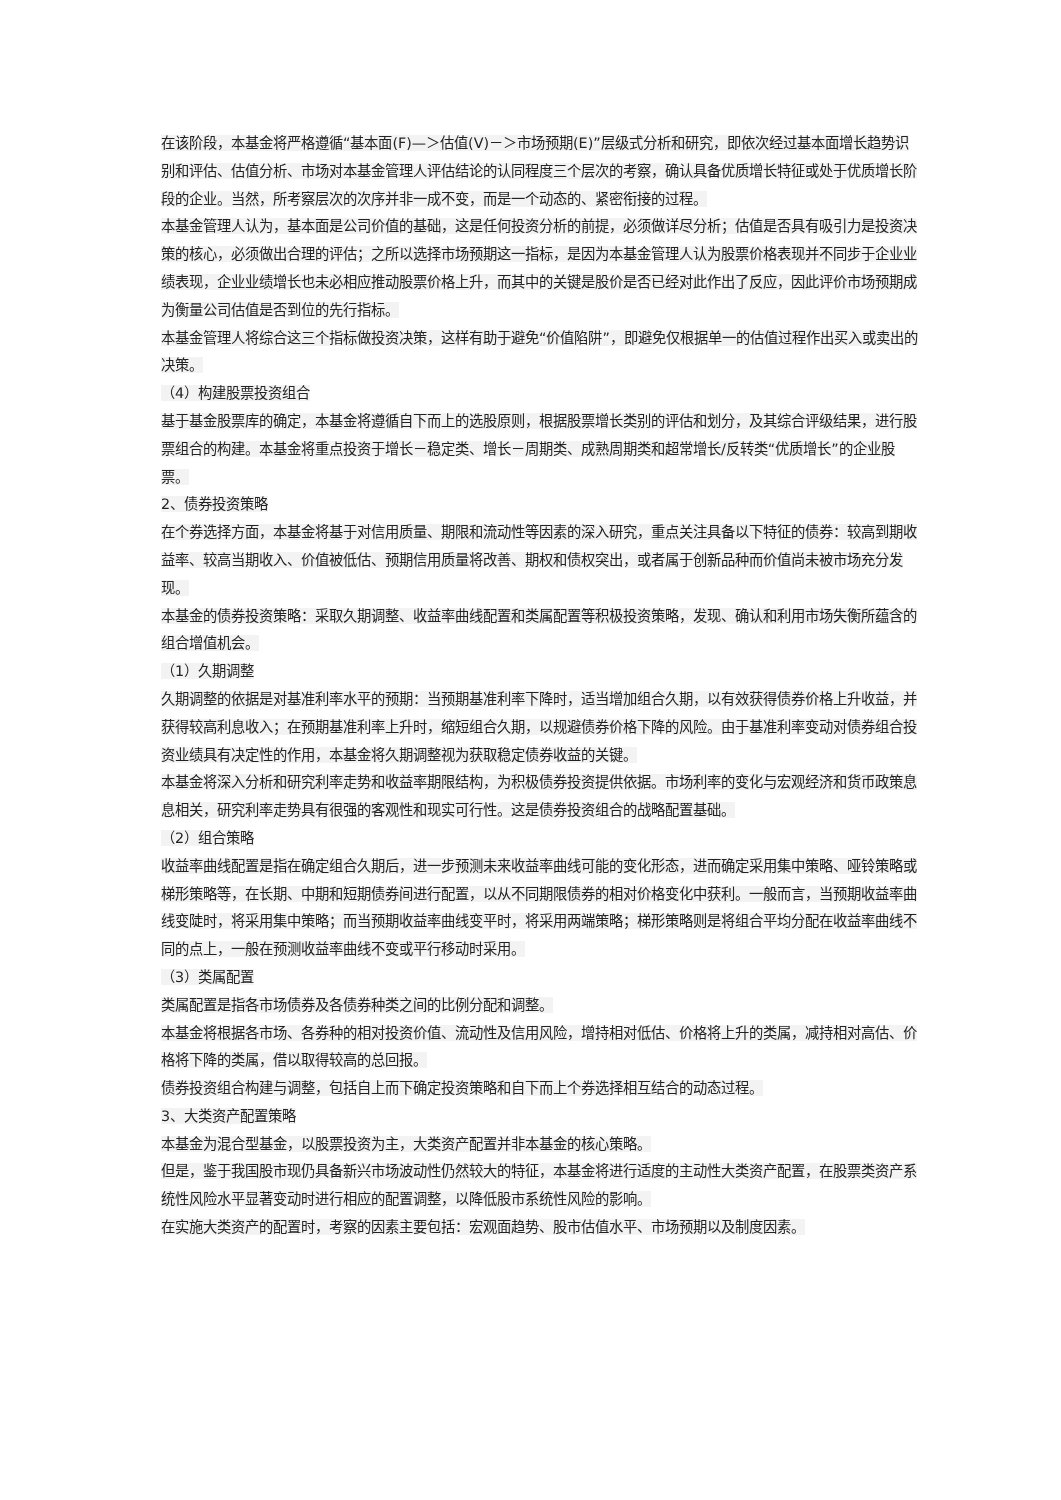在该阶段，本基金将严格遵循“基本面(F)—＞估值(V)－＞市场预期(E)”层级式分析和研究，即依次经过基本面增长趋势识别和评估、估值分析、市场对本基金管理人评估结论的认同程度三个层次的考察，确认具备优质增长特征或处于优质增长阶段的企业。当然，所考察层次的次序并非一成不变，而是一个动态的、紧密衔接的过程。
本基金管理人认为，基本面是公司价值的基础，这是任何投资分析的前提，必须做详尽分析；估值是否具有吸引力是投资决策的核心，必须做出合理的评估；之所以选择市场预期这一指标，是因为本基金管理人认为股票价格表现并不同步于企业业绩表现，企业业绩增长也未必相应推动股票价格上升，而其中的关键是股价是否已经对此作出了反应，因此评价市场预期成为衡量公司估值是否到位的先行指标。
本基金管理人将综合这三个指标做投资决策，这样有助于避免“价值陷阱”，即避免仅根据单一的估值过程作出买入或卖出的决策。
（4）构建股票投资组合
基于基金股票库的确定，本基金将遵循自下而上的选股原则，根据股票增长类别的评估和划分，及其综合评级结果，进行股票组合的构建。本基金将重点投资于增长－稳定类、增长－周期类、成熟周期类和超常增长/反转类“优质增长”的企业股票。
2、债券投资策略
在个券选择方面，本基金将基于对信用质量、期限和流动性等因素的深入研究，重点关注具备以下特征的债券：较高到期收益率、较高当期收入、价值被低估、预期信用质量将改善、期权和债权突出，或者属于创新品种而价值尚未被市场充分发现。
本基金的债券投资策略：采取久期调整、收益率曲线配置和类属配置等积极投资策略，发现、确认和利用市场失衡所蕴含的组合增值机会。
（1）久期调整
久期调整的依据是对基准利率水平的预期：当预期基准利率下降时，适当增加组合久期，以有效获得债券价格上升收益，并获得较高利息收入；在预期基准利率上升时，缩短组合久期，以规避债券价格下降的风险。由于基准利率变动对债券组合投资业绩具有决定性的作用，本基金将久期调整视为获取稳定债券收益的关键。
本基金将深入分析和研究利率走势和收益率期限结构，为积极债券投资提供依据。市场利率的变化与宏观经济和货币政策息息相关，研究利率走势具有很强的客观性和现实可行性。这是债券投资组合的战略配置基础。
（2）组合策略
收益率曲线配置是指在确定组合久期后，进一步预测未来收益率曲线可能的变化形态，进而确定采用集中策略、哑铃策略或梯形策略等，在长期、中期和短期债券间进行配置，以从不同期限债券的相对价格变化中获利。一般而言，当预期收益率曲线变陡时，将采用集中策略；而当预期收益率曲线变平时，将采用两端策略；梯形策略则是将组合平均分配在收益率曲线不同的点上，一般在预测收益率曲线不变或平行移动时采用。
（3）类属配置
类属配置是指各市场债券及各债券种类之间的比例分配和调整。
本基金将根据各市场、各券种的相对投资价值、流动性及信用风险，增持相对低估、价格将上升的类属，减持相对高估、价格将下降的类属，借以取得较高的总回报。
债券投资组合构建与调整，包括自上而下确定投资策略和自下而上个券选择相互结合的动态过程。
3、大类资产配置策略
本基金为混合型基金，以股票投资为主，大类资产配置并非本基金的核心策略。
但是，鉴于我国股市现仍具备新兴市场波动性仍然较大的特征，本基金将进行适度的主动性大类资产配置，在股票类资产系统性风险水平显著变动时进行相应的配置调整，以降低股市系统性风险的影响。
在实施大类资产的配置时，考察的因素主要包括：宏观面趋势、股市估值水平、市场预期以及制度因素。